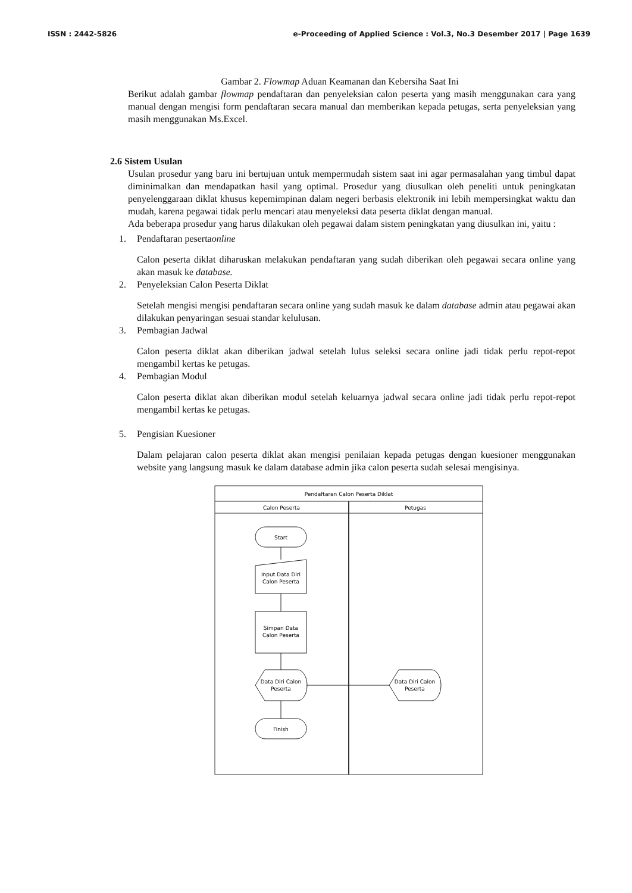ISSN : 2442-5826 e-Proceeding of Applied Science : Vol.3, No.3 Desember 2017 | Page 1639
Gambar 2. Flowmap Aduan Keamanan dan Kebersiha Saat Ini
Berikut adalah gambar flowmap pendaftaran dan penyeleksian calon peserta yang masih menggunakan cara yang manual dengan mengisi form pendaftaran secara manual dan memberikan kepada petugas, serta penyeleksian yang masih menggunakan Ms.Excel.
2.6 Sistem Usulan
Usulan prosedur yang baru ini bertujuan untuk mempermudah sistem saat ini agar permasalahan yang timbul dapat diminimalkan dan mendapatkan hasil yang optimal. Prosedur yang diusulkan oleh peneliti untuk peningkatan penyelenggaraan diklat khusus kepemimpinan dalam negeri berbasis elektronik ini lebih mempersingkat waktu dan mudah, karena pegawai tidak perlu mencari atau menyeleksi data peserta diklat dengan manual.
Ada beberapa prosedur yang harus dilakukan oleh pegawai dalam sistem peningkatan yang diusulkan ini, yaitu :
1. Pendaftaran peserta online
Calon peserta diklat diharuskan melakukan pendaftaran yang sudah diberikan oleh pegawai secara online yang akan masuk ke database.
2. Penyeleksian Calon Peserta Diklat
Setelah mengisi mengisi pendaftaran secara online yang sudah masuk ke dalam database admin atau pegawai akan dilakukan penyaringan sesuai standar kelulusan.
3. Pembagian Jadwal
Calon peserta diklat akan diberikan jadwal setelah lulus seleksi secara online jadi tidak perlu repot-repot mengambil kertas ke petugas.
4. Pembagian Modul
Calon peserta diklat akan diberikan modul setelah keluarnya jadwal secara online jadi tidak perlu repot-repot mengambil kertas ke petugas.
5. Pengisian Kuesioner
Dalam pelajaran calon peserta diklat akan mengisi penilaian kepada petugas dengan kuesioner menggunakan website yang langsung masuk ke dalam database admin jika calon peserta sudah selesai mengisinya.
Pendaftaran Calon Peserta Diklat
Calon Peserta
Petugas
Start
Input Data Diri
Calon Peserta
Simpan Data
Calon Peserta
Data Diri Calon
Peserta
Data Diri Calon
Peserta
Finish